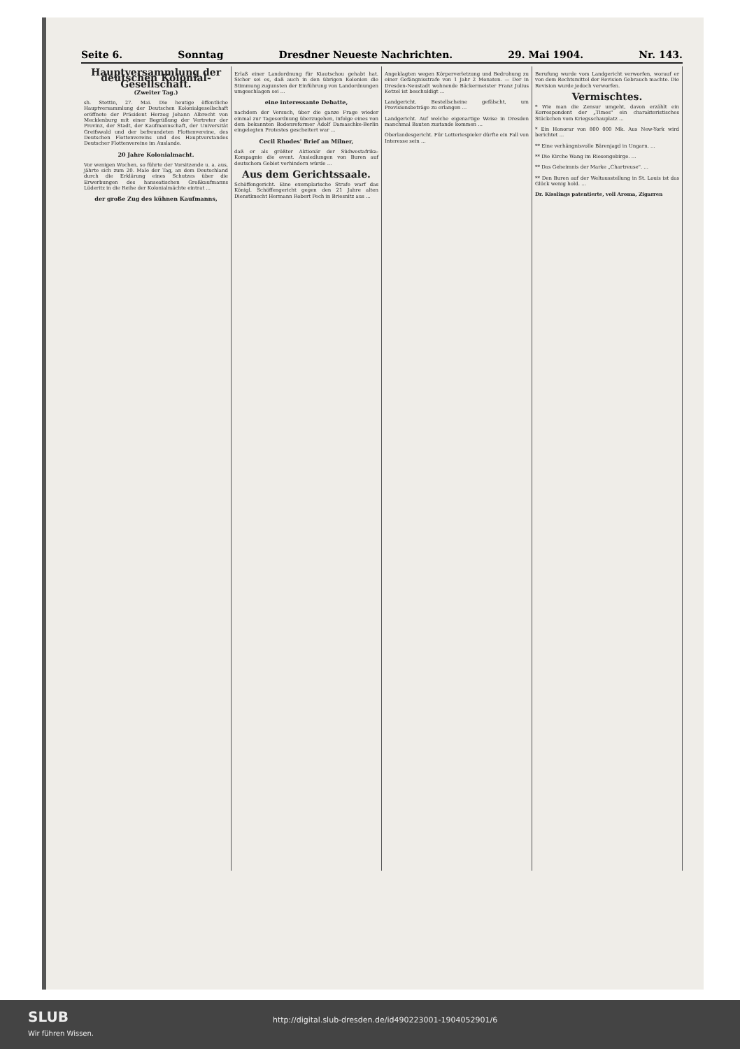Seite 6. Sonntag Dresdner Neueste Nachrichten. 29. Mai 1904. Nr. 143.
Hauptversammlung der deutschen Kolonial-Gesellschaft.
(Zweiter Tag.)
sh. Stettin, 27. Mai. Die heutige öffentliche Hauptversammlung der Deutschen Kolonialgesellschaft eröffnete der Präsident Herzog Johann Albrecht von Mecklenburg mit einer Begrüßung der Vertreter der Provinz, der Stadt, der Kaufmannschaft, der Universität Greifswald und der befreundeten Flottenvereine, des Deutschen Flottenvereins und des Hauptvorstandes Deutscher Flottenvereine im Auslande.
20 Jahre Kolonialmacht.
Vor wenigen Wochen, so führte der Vorsitzende u. a. aus, jährte sich zum 20. Male der Tag, an dem Deutschland durch die Erklärung eines Schutzes über die Erwerbungen des hanseatischen Großkaufmanns Lüderitz in die Reihe der Kolonialmächte eintrat ...
der große Zug des kühnen Kaufmanns,
Erlaß einer Landordnung für Kiautschou gehabt hat. Sicher sei es, daß auch in den übrigen Kolonien die Stimmung zugunsten der Einführung von Landordnungen umgeschlagen sei ...
eine interessante Debatte,
nachdem der Versuch, über die ganze Frage wieder einmal zur Tagesordnung überzugehen, infolge eines von dem bekannten Bodenreformer Adolf Damaschke-Berlin eingelegten Protestes gescheitert war ...
Cecil Rhodes' Brief an Milner,
daß er als größter Aktionär der Südwestafrika-Kompagnie die event. Ansiedlungen von Buren auf deutschem Gebiet verhindern würde ...
Aus dem Gerichtssaale.
Schöffengericht. Eine exemplarische Strafe warf das Königl. Schöffengericht gegen den 21 Jahre alten Dienstknecht Hermann Robert Pech in Briesnitz aus ...
Angeklagten wegen Körperverletzung und Bedrohung zu einer Gefängnisstrafe von 1 Jahr 2 Monaten. — Der in Dresden-Neustadt wohnende Bäckermeister Franz Julius Ketzel ist beschuldigt ...
Landgericht. Bestellscheine gefälscht, um Provisionsbeträge zu erlangen ...
Landgericht. Auf welche eigenartige Weise in Dresden manchmal Bauten zustande kommen ...
Oberlandesgericht. Für Lotteriespieler dürfte ein Fall von Interesse sein ...
Berufung wurde vom Landgericht verworfen, worauf er von dem Rechtsmittel der Revision Gebrauch machte. Die Revision wurde jedoch verworfen.
Vermischtes.
* Wie man die Zensur umgeht, davon erzählt ein Korrespondent der „Times" ein charakteristisches Stückchen vom Kriegsschauplatz ...
* Ein Honorar von 800 000 Mk. Aus New-York wird berichtet ...
** Eine verhängnisvolle Bärenjagd in Ungarn. ...
** Die Kirche Wang im Riesengebirge. ...
** Das Geheimnis der Marke „Chartreuse". ...
** Den Buren auf der Weltausstellung in St. Louis ist das Glück wenig hold. ...
Dr. Kisslings patentierte, voll Aroma, Zigarren
SLUB
Wir führen Wissen.
http://digital.slub-dresden.de/id490223001-1904052901/6